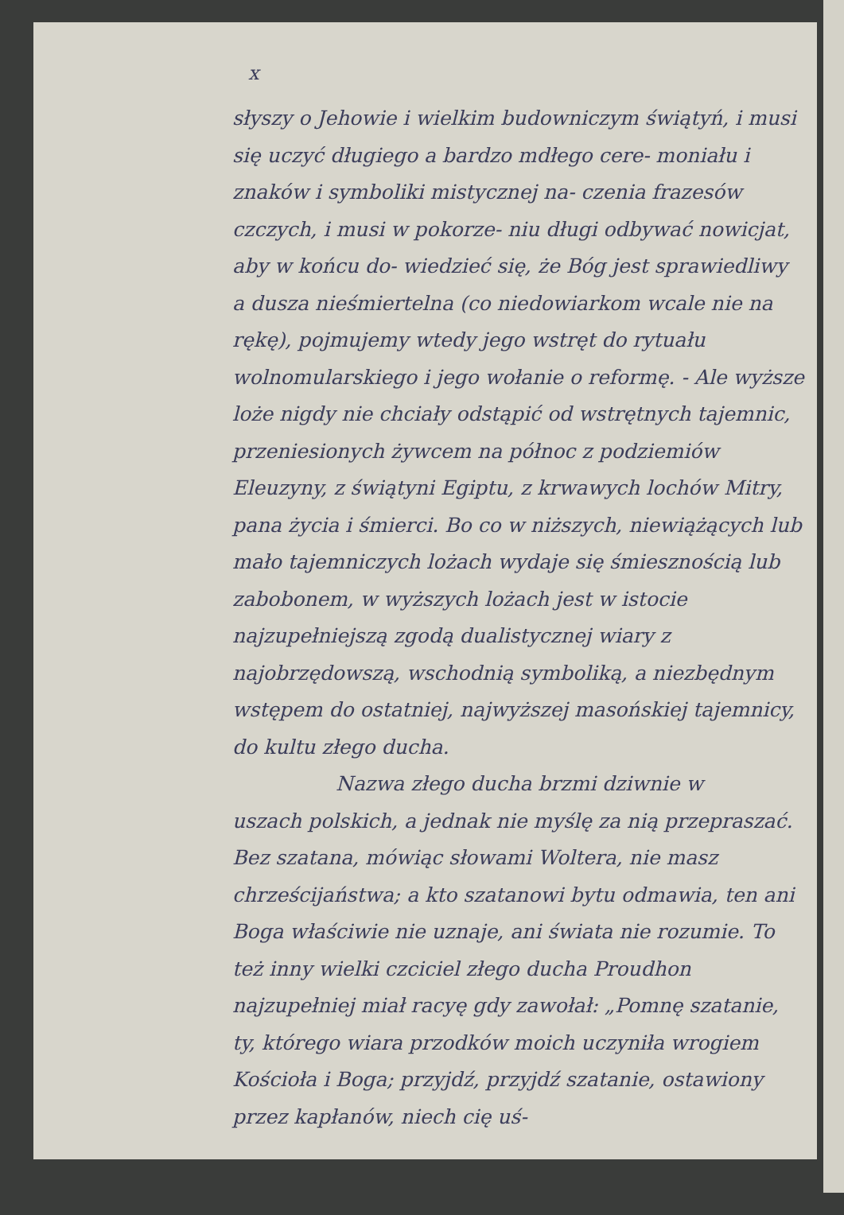x
słyszy o Jehowie i wielkim budowniczym świątyń, i musi się uczyć długiego a bardzo mdłego cere- moniału i znaków i symboliki mistycznej na- czenia frazesów czczych, i musi w pokorze- niu długi odbywać nowicjat, aby w końcu do- wiedzieć się, że Bóg jest sprawiedliwy a dusza nieśmiertelna (co niedowiarkom wcale nie na rękę), pojmujemy wtedy jego wstręt do rytuału wolnomularskiego i jego wołanie o reformę. - Ale wyższe loże nigdy nie chciały odstąpić od wstrętnych tajemnic, przeniesionych żywcem na północ z podziemiów Eleuzyny, z świątyni Egiptu, z krwawych lochów Mitry, pana życia i śmierci. Bo co w niższych, niewiążących lub mało tajemniczych lożach wydaje się śmiesznością lub zabobonem, w wyższych lożach jest w istocie najzupełniejszą zgodą dualistycznej wiary z najobrzędowszą, wschodnią symboliką, a niezbędnym wstępem do ostatniej, najwyższej masońskiej tajemnicy, do kultu złego ducha.
Nazwa złego ducha brzmi dziwnie w
uszach polskich, a jednak nie myślę za nią przepraszać. Bez szatana, mówiąc słowami Woltera, nie masz chrześcijaństwa; a kto szatanowi bytu odmawia, ten ani Boga właściwie nie uznaje, ani świata nie rozumie. To też inny wielki czciciel złego ducha Proudhon najzupełniej miał racyę gdy zawołał: „Pomnę szatanie, ty, którego wiara przodków moich uczyniła wrogiem Kościoła i Boga; przyjdź, przyjdź szatanie, ostawiony przez kapłanów, niech cię uś-